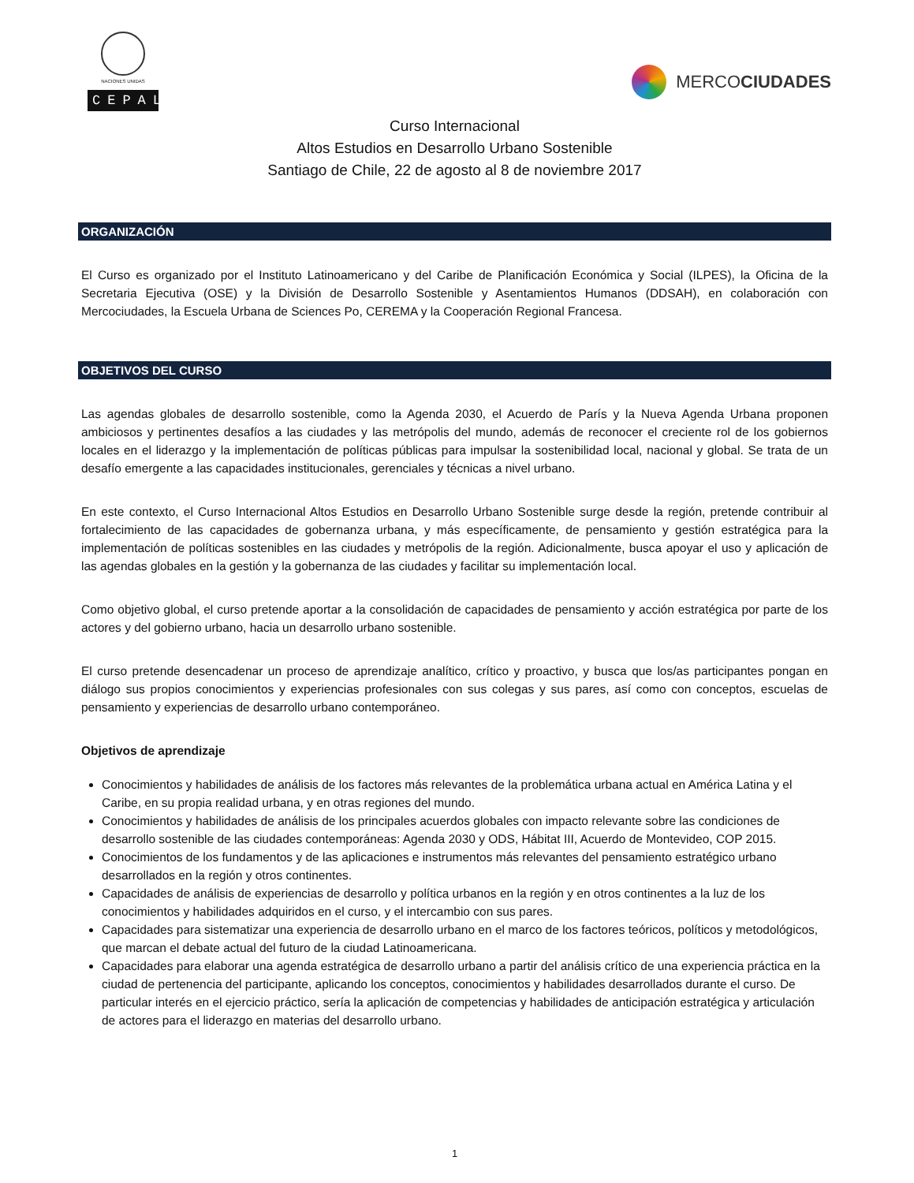NACIONES UNIDAS
CEPAL
MERCO CIUDADES
Curso Internacional
Altos Estudios en Desarrollo Urbano Sostenible
Santiago de Chile, 22 de agosto al 8 de noviembre 2017
ORGANIZACIÓN
El Curso es organizado por el Instituto Latinoamericano y del Caribe de Planificación Económica y Social (ILPES), la Oficina de la Secretaria Ejecutiva (OSE) y la División de Desarrollo Sostenible y Asentamientos Humanos (DDSAH), en colaboración con Mercociudades, la Escuela Urbana de Sciences Po, CEREMA y la Cooperación Regional Francesa.
OBJETIVOS DEL CURSO
Las agendas globales de desarrollo sostenible, como la Agenda 2030, el Acuerdo de París y la Nueva Agenda Urbana proponen ambiciosos y pertinentes desafíos a las ciudades y las metrópolis del mundo, además de reconocer el creciente rol de los gobiernos locales en el liderazgo y la implementación de políticas públicas para impulsar la sostenibilidad local, nacional y global. Se trata de un desafío emergente a las capacidades institucionales, gerenciales y técnicas a nivel urbano.
En este contexto, el Curso Internacional Altos Estudios en Desarrollo Urbano Sostenible surge desde la región, pretende contribuir al fortalecimiento de las capacidades de gobernanza urbana, y más específicamente, de pensamiento y gestión estratégica para la implementación de políticas sostenibles en las ciudades y metrópolis de la región. Adicionalmente, busca apoyar el uso y aplicación de las agendas globales en la gestión y la gobernanza de las ciudades y facilitar su implementación local.
Como objetivo global, el curso pretende aportar a la consolidación de capacidades de pensamiento y acción estratégica por parte de los actores y del gobierno urbano, hacia un desarrollo urbano sostenible.
El curso pretende desencadenar un proceso de aprendizaje analítico, crítico y proactivo, y busca que los/as participantes pongan en diálogo sus propios conocimientos y experiencias profesionales con sus colegas y sus pares, así como con conceptos, escuelas de pensamiento y experiencias de desarrollo urbano contemporáneo.
Objetivos de aprendizaje
Conocimientos y habilidades de análisis de los factores más relevantes de la problemática urbana actual en América Latina y el Caribe, en su propia realidad urbana, y en otras regiones del mundo.
Conocimientos y habilidades de análisis de los principales acuerdos globales con impacto relevante sobre las condiciones de desarrollo sostenible de las ciudades contemporáneas: Agenda 2030 y ODS, Hábitat III, Acuerdo de Montevideo, COP 2015.
Conocimientos de los fundamentos y de las aplicaciones e instrumentos más relevantes del pensamiento estratégico urbano desarrollados en la región y otros continentes.
Capacidades de análisis de experiencias de desarrollo y política urbanos en la región y en otros continentes a la luz de los conocimientos y habilidades adquiridos en el curso, y el intercambio con sus pares.
Capacidades para sistematizar una experiencia de desarrollo urbano en el marco de los factores teóricos, políticos y metodológicos, que marcan el debate actual del futuro de la ciudad Latinoamericana.
Capacidades para elaborar una agenda estratégica de desarrollo urbano a partir del análisis crítico de una experiencia práctica en la ciudad de pertenencia del participante, aplicando los conceptos, conocimientos y habilidades desarrollados durante el curso. De particular interés en el ejercicio práctico, sería la aplicación de competencias y habilidades de anticipación estratégica y articulación de actores para el liderazgo en materias del desarrollo urbano.
1